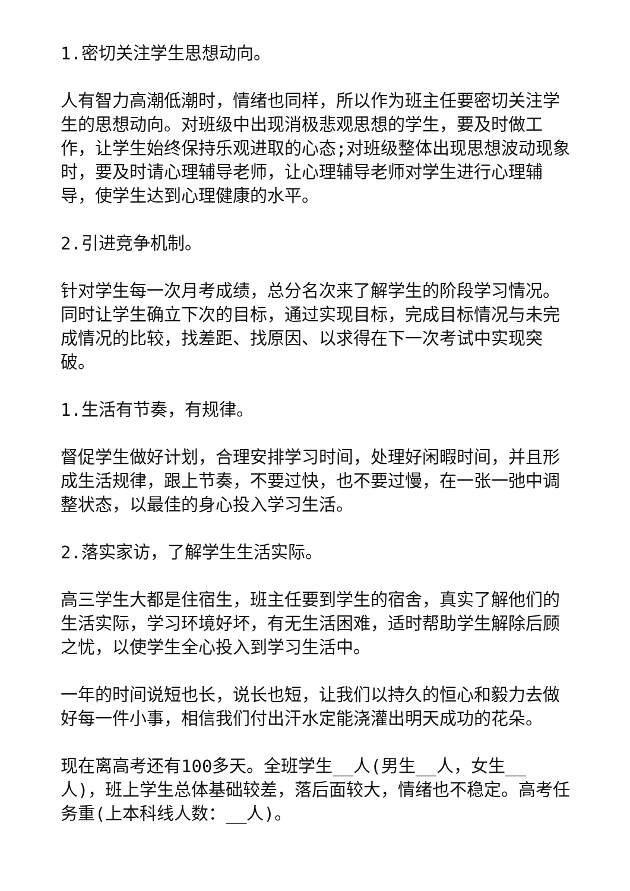1.密切关注学生思想动向。
人有智力高潮低潮时，情绪也同样，所以作为班主任要密切关注学生的思想动向。对班级中出现消极悲观思想的学生，要及时做工作，让学生始终保持乐观进取的心态;对班级整体出现思想波动现象时，要及时请心理辅导老师，让心理辅导老师对学生进行心理辅导，使学生达到心理健康的水平。
2.引进竞争机制。
针对学生每一次月考成绩，总分名次来了解学生的阶段学习情况。同时让学生确立下次的目标，通过实现目标，完成目标情况与未完成情况的比较，找差距、找原因、以求得在下一次考试中实现突破。
1.生活有节奏，有规律。
督促学生做好计划，合理安排学习时间，处理好闲暇时间，并且形成生活规律，跟上节奏，不要过快，也不要过慢，在一张一弛中调整状态，以最佳的身心投入学习生活。
2.落实家访，了解学生生活实际。
高三学生大都是住宿生，班主任要到学生的宿舍，真实了解他们的生活实际，学习环境好坏，有无生活困难，适时帮助学生解除后顾之忧，以使学生全心投入到学习生活中。
一年的时间说短也长，说长也短，让我们以持久的恒心和毅力去做好每一件小事，相信我们付出汗水定能浇灌出明天成功的花朵。
现在离高考还有100多天。全班学生__人(男生__人，女生__人)，班上学生总体基础较差，落后面较大，情绪也不稳定。高考任务重(上本科线人数：__人)。